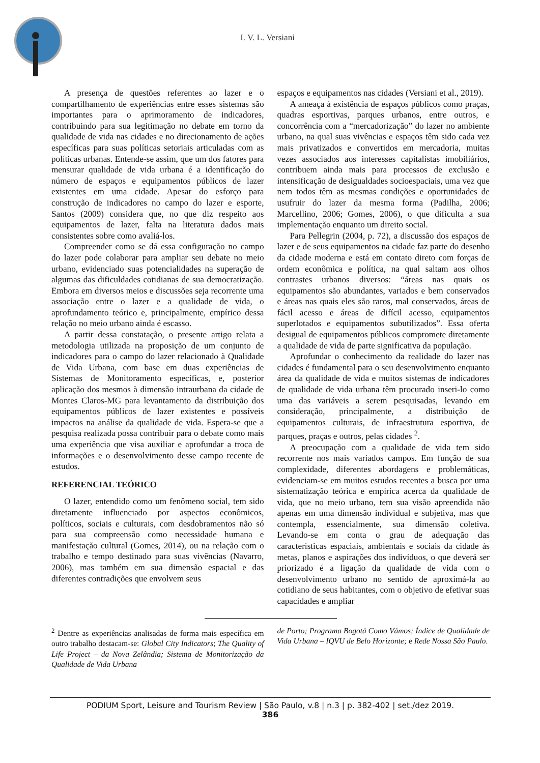I. V. L. Versiani
A presença de questões referentes ao lazer e o compartilhamento de experiências entre esses sistemas são importantes para o aprimoramento de indicadores, contribuindo para sua legitimação no debate em torno da qualidade de vida nas cidades e no direcionamento de ações específicas para suas políticas setoriais articuladas com as políticas urbanas. Entende-se assim, que um dos fatores para mensurar qualidade de vida urbana é a identificação do número de espaços e equipamentos públicos de lazer existentes em uma cidade. Apesar do esforço para construção de indicadores no campo do lazer e esporte, Santos (2009) considera que, no que diz respeito aos equipamentos de lazer, falta na literatura dados mais consistentes sobre como avaliá-los.
Compreender como se dá essa configuração no campo do lazer pode colaborar para ampliar seu debate no meio urbano, evidenciado suas potencialidades na superação de algumas das dificuldades cotidianas de sua democratização. Embora em diversos meios e discussões seja recorrente uma associação entre o lazer e a qualidade de vida, o aprofundamento teórico e, principalmente, empírico dessa relação no meio urbano ainda é escasso.
A partir dessa constatação, o presente artigo relata a metodologia utilizada na proposição de um conjunto de indicadores para o campo do lazer relacionado à Qualidade de Vida Urbana, com base em duas experiências de Sistemas de Monitoramento específicas, e, posterior aplicação dos mesmos à dimensão intraurbana da cidade de Montes Claros-MG para levantamento da distribuição dos equipamentos públicos de lazer existentes e possíveis impactos na análise da qualidade de vida. Espera-se que a pesquisa realizada possa contribuir para o debate como mais uma experiência que visa auxiliar e aprofundar a troca de informações e o desenvolvimento desse campo recente de estudos.
REFERENCIAL TEÓRICO
O lazer, entendido como um fenômeno social, tem sido diretamente influenciado por aspectos econômicos, políticos, sociais e culturais, com desdobramentos não só para sua compreensão como necessidade humana e manifestação cultural (Gomes, 2014), ou na relação com o trabalho e tempo destinado para suas vivências (Navarro, 2006), mas também em sua dimensão espacial e das diferentes contradições que envolvem seus
espaços e equipamentos nas cidades (Versiani et al., 2019).
A ameaça à existência de espaços públicos como praças, quadras esportivas, parques urbanos, entre outros, e concorrência com a “mercadorização” do lazer no ambiente urbano, na qual suas vivências e espaços têm sido cada vez mais privatizados e convertidos em mercadoria, muitas vezes associados aos interesses capitalistas imobiliários, contribuem ainda mais para processos de exclusão e intensificação de desigualdades socioespaciais, uma vez que nem todos têm as mesmas condições e oportunidades de usufruir do lazer da mesma forma (Padilha, 2006; Marcellino, 2006; Gomes, 2006), o que dificulta a sua implementação enquanto um direito social.
Para Pellegrin (2004, p. 72), a discussão dos espaços de lazer e de seus equipamentos na cidade faz parte do desenho da cidade moderna e está em contato direto com forças de ordem econômica e política, na qual saltam aos olhos contrastes urbanos diversos: “áreas nas quais os equipamentos são abundantes, variados e bem conservados e áreas nas quais eles são raros, mal conservados, áreas de fácil acesso e áreas de difícil acesso, equipamentos superlotados e equipamentos subutilizados”. Essa oferta desigual de equipamentos públicos compromete diretamente a qualidade de vida de parte significativa da população.
Aprofundar o conhecimento da realidade do lazer nas cidades é fundamental para o seu desenvolvimento enquanto área da qualidade de vida e muitos sistemas de indicadores de qualidade de vida urbana têm procurado inseri-lo como uma das variáveis a serem pesquisadas, levando em consideração, principalmente, a distribuição de equipamentos culturais, de infraestrutura esportiva, de parques, praças e outros, pelas cidades <sup>2</sup>.
A preocupação com a qualidade de vida tem sido recorrente nos mais variados campos. Em função de sua complexidade, diferentes abordagens e problemáticas, evidenciam-se em muitos estudos recentes a busca por uma sistematização teórica e empírica acerca da qualidade de vida, que no meio urbano, tem sua visão apreendida não apenas em uma dimensão individual e subjetiva, mas que contempla, essencialmente, sua dimensão coletiva. Levando-se em conta o grau de adequação das características espaciais, ambientais e sociais da cidade às metas, planos e aspirações dos indivíduos, o que deverá ser priorizado é a ligação da qualidade de vida com o desenvolvimento urbano no sentido de aproximá-la ao cotidiano de seus habitantes, com o objetivo de efetivar suas capacidades e ampliar
<sup>2</sup> Dentre as experiências analisadas de forma mais específica em outro trabalho destacam-se: Global City Indicators; The Quality of Life Project – da Nova Zelândia; Sistema de Monitorização da Qualidade de Vida Urbana
de Porto; Programa Bogotá Como Vámos; Índice de Qualidade de Vida Urbana – IQVU de Belo Horizonte; e Rede Nossa São Paulo.
PODIUM Sport, Leisure and Tourism Review | São Paulo, v.8 | n.3 | p. 382-402 | set./dez 2019.
386